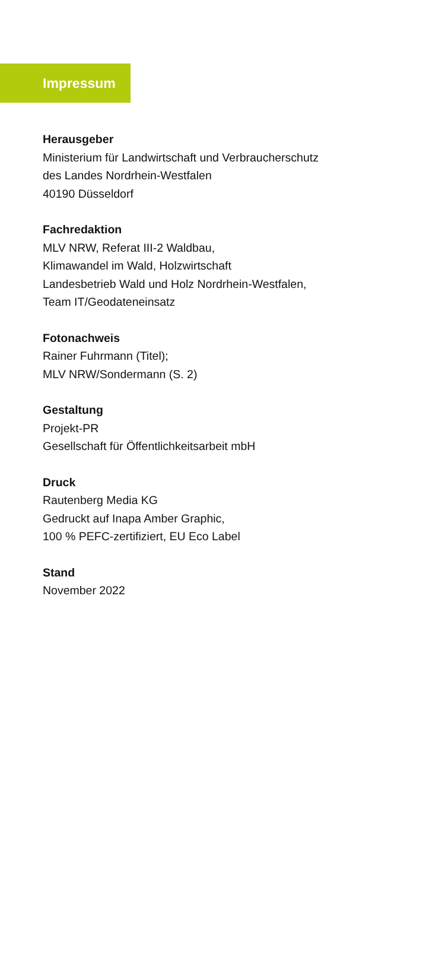Impressum
Herausgeber
Ministerium für Landwirtschaft und Verbraucherschutz
des Landes Nordrhein-Westfalen
40190 Düsseldorf
Fachredaktion
MLV NRW, Referat III-2 Waldbau,
Klimawandel im Wald, Holzwirtschaft
Landesbetrieb Wald und Holz Nordrhein-Westfalen,
Team IT/Geodateneinsatz
Fotonachweis
Rainer Fuhrmann (Titel);
MLV NRW/Sondermann (S. 2)
Gestaltung
Projekt-PR
Gesellschaft für Öffentlichkeitsarbeit mbH
Druck
Rautenberg Media KG
Gedruckt auf Inapa Amber Graphic,
100 % PEFC-zertifiziert, EU Eco Label
Stand
November 2022